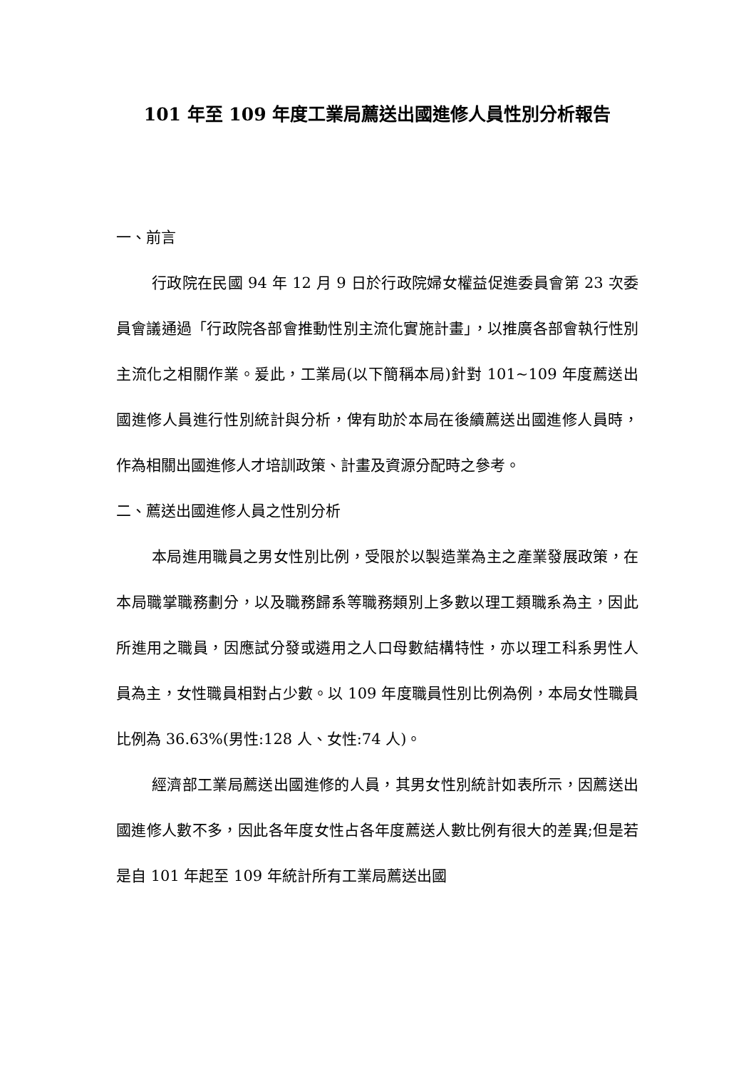101 年至 109 年度工業局薦送出國進修人員性別分析報告
一、前言
行政院在民國 94 年 12 月 9 日於行政院婦女權益促進委員會第 23 次委員會議通過「行政院各部會推動性別主流化實施計畫」，以推廣各部會執行性別主流化之相關作業。爰此，工業局(以下簡稱本局)針對 101~109 年度薦送出國進修人員進行性別統計與分析，俾有助於本局在後續薦送出國進修人員時，作為相關出國進修人才培訓政策、計畫及資源分配時之參考。
二、薦送出國進修人員之性別分析
本局進用職員之男女性別比例，受限於以製造業為主之產業發展政策，在本局職掌職務劃分，以及職務歸系等職務類別上多數以理工類職系為主，因此所進用之職員，因應試分發或遴用之人口母數結構特性，亦以理工科系男性人員為主，女性職員相對占少數。以 109 年度職員性別比例為例，本局女性職員比例為 36.63%(男性:128 人、女性:74 人)。
經濟部工業局薦送出國進修的人員，其男女性別統計如表所示，因薦送出國進修人數不多，因此各年度女性占各年度薦送人數比例有很大的差異;但是若是自 101 年起至 109 年統計所有工業局薦送出國